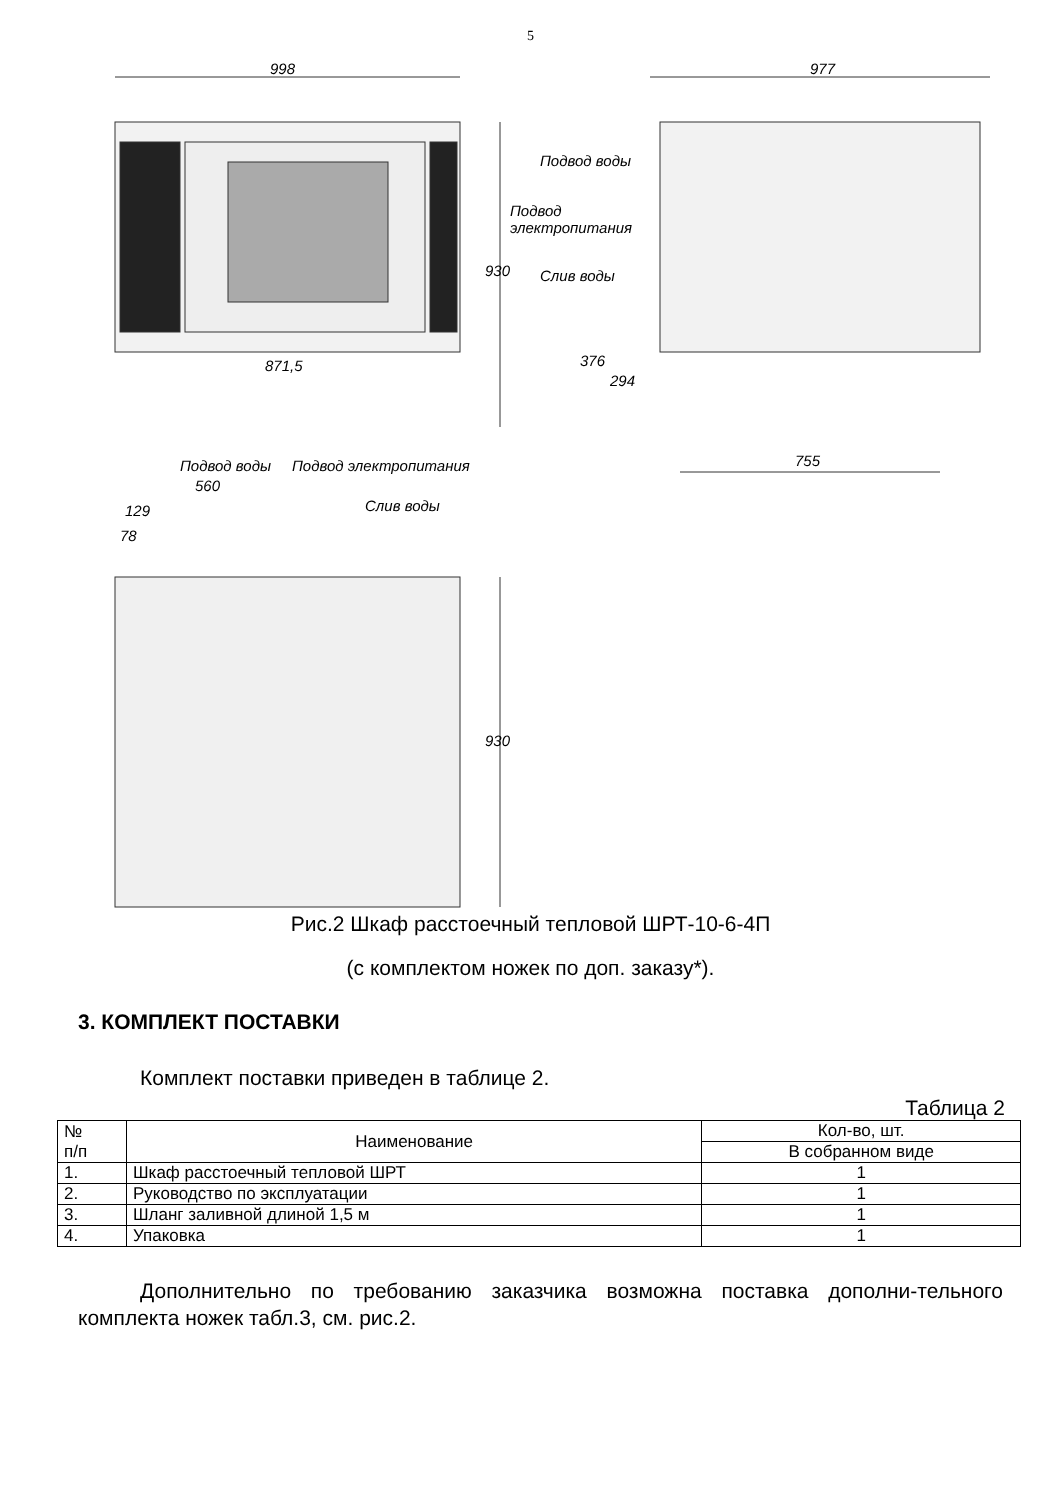5
998 977
Подвод воды
Подвод
электропитания
Слив воды
930
376
294
871,5
755
Подвод воды Подвод электропитания
560
Слив воды
129
78
930
Рис.2 Шкаф расстоечный тепловой ШРТ-10-6-4П
(с комплектом ножек по доп. заказу*).
3. КОМПЛЕКТ ПОСТАВКИ
Комплект поставки приведен в таблице 2.
Таблица 2
| № п/п | Наименование | Кол-во, шт. |
| --- | --- | --- |
| | | В собранном виде |
| 1. | Шкаф расстоечный тепловой ШРТ | 1 |
| 2. | Руководство по эксплуатации | 1 |
| 3. | Шланг заливной длиной 1,5 м | 1 |
| 4. | Упаковка | 1 |
Дополнительно по требованию заказчика возможна поставка дополни-тельного комплекта ножек табл.3, см. рис.2.